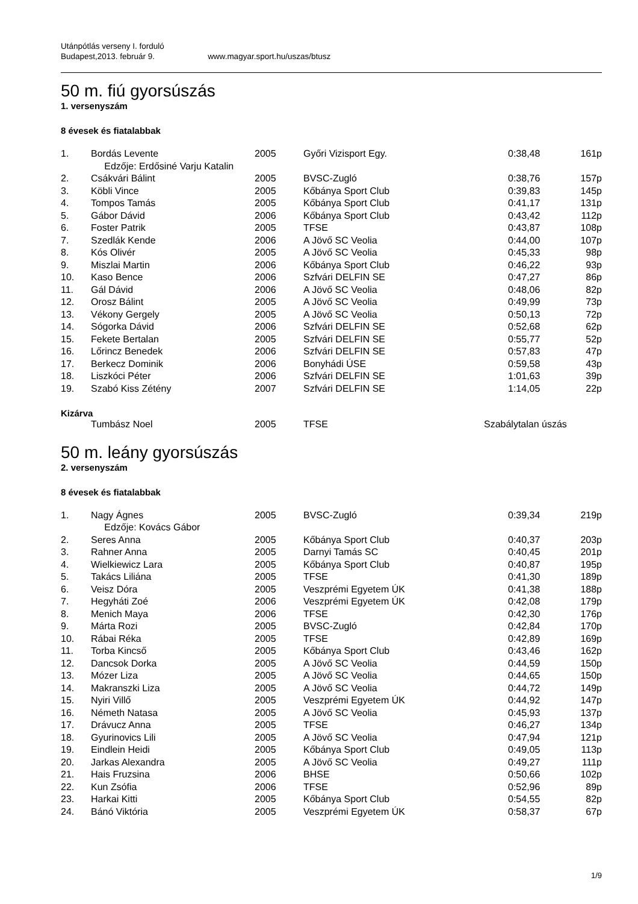Utánpótlás verseny I. forduló
Budapest,2013. február 9. www.magyar.sport.hu/uszas/btusz
50 m. fiú gyorsúszás
1. versenyszám
8 évesek és fiatalabbak
| 1. | Bordás Levente | 2005 | Győri Vizisport Egy. | 0:38,48 | 161p |
| | Edzője: Erdősiné Varju Katalin | | | | |
| 2. | Csákvári Bálint | 2005 | BVSC-Zugló | 0:38,76 | 157p |
| 3. | Köbli Vince | 2005 | Kőbánya Sport Club | 0:39,83 | 145p |
| 4. | Tompos Tamás | 2005 | Kőbánya Sport Club | 0:41,17 | 131p |
| 5. | Gábor Dávid | 2006 | Kőbánya Sport Club | 0:43,42 | 112p |
| 6. | Foster Patrik | 2005 | TFSE | 0:43,87 | 108p |
| 7. | Szedlák Kende | 2006 | A Jövő SC Veolia | 0:44,00 | 107p |
| 8. | Kós Olivér | 2005 | A Jövő SC Veolia | 0:45,33 | 98p |
| 9. | Miszlai Martin | 2006 | Kőbánya Sport Club | 0:46,22 | 93p |
| 10. | Kaso Bence | 2006 | Szfvári DELFIN SE | 0:47,27 | 86p |
| 11. | Gál Dávid | 2006 | A Jövő SC Veolia | 0:48,06 | 82p |
| 12. | Orosz Bálint | 2005 | A Jövő SC Veolia | 0:49,99 | 73p |
| 13. | Vékony Gergely | 2005 | A Jövő SC Veolia | 0:50,13 | 72p |
| 14. | Sógorka Dávid | 2006 | Szfvári DELFIN SE | 0:52,68 | 62p |
| 15. | Fekete Bertalan | 2005 | Szfvári DELFIN SE | 0:55,77 | 52p |
| 16. | Lőrincz Benedek | 2006 | Szfvári DELFIN SE | 0:57,83 | 47p |
| 17. | Berkecz Dominik | 2006 | Bonyhádi ÚSE | 0:59,58 | 43p |
| 18. | Liszkóci Péter | 2006 | Szfvári DELFIN SE | 1:01,63 | 39p |
| 19. | Szabó Kiss Zétény | 2007 | Szfvári DELFIN SE | 1:14,05 | 22p |
Kizárva
| | Tumbász Noel | 2005 | TFSE | Szabálytalan úszás |
50 m. leány gyorsúszás
2. versenyszám
8 évesek és fiatalabbak
| 1. | Nagy Ágnes | 2005 | BVSC-Zugló | 0:39,34 | 219p |
| | Edzője: Kovács Gábor | | | | |
| 2. | Seres Anna | 2005 | Kőbánya Sport Club | 0:40,37 | 203p |
| 3. | Rahner Anna | 2005 | Darnyi Tamás SC | 0:40,45 | 201p |
| 4. | Wielkiewicz Lara | 2005 | Kőbánya Sport Club | 0:40,87 | 195p |
| 5. | Takács Liliána | 2005 | TFSE | 0:41,30 | 189p |
| 6. | Veisz Dóra | 2005 | Veszprémi Egyetem ÚK | 0:41,38 | 188p |
| 7. | Hegyháti Zoé | 2006 | Veszprémi Egyetem ÚK | 0:42,08 | 179p |
| 8. | Menich Maya | 2006 | TFSE | 0:42,30 | 176p |
| 9. | Márta Rozi | 2005 | BVSC-Zugló | 0:42,84 | 170p |
| 10. | Rábai Réka | 2005 | TFSE | 0:42,89 | 169p |
| 11. | Torba Kincső | 2005 | Kőbánya Sport Club | 0:43,46 | 162p |
| 12. | Dancsok Dorka | 2005 | A Jövő SC Veolia | 0:44,59 | 150p |
| 13. | Mózer Liza | 2005 | A Jövő SC Veolia | 0:44,65 | 150p |
| 14. | Makranszki Liza | 2005 | A Jövő SC Veolia | 0:44,72 | 149p |
| 15. | Nyiri Villő | 2005 | Veszprémi Egyetem ÚK | 0:44,92 | 147p |
| 16. | Németh Natasa | 2005 | A Jövő SC Veolia | 0:45,93 | 137p |
| 17. | Drávucz Anna | 2005 | TFSE | 0:46,27 | 134p |
| 18. | Gyurinovics Lili | 2005 | A Jövő SC Veolia | 0:47,94 | 121p |
| 19. | Eindlein Heidi | 2005 | Kőbánya Sport Club | 0:49,05 | 113p |
| 20. | Jarkas Alexandra | 2005 | A Jövő SC Veolia | 0:49,27 | 111p |
| 21. | Hais Fruzsina | 2006 | BHSE | 0:50,66 | 102p |
| 22. | Kun Zsófia | 2006 | TFSE | 0:52,96 | 89p |
| 23. | Harkai Kitti | 2005 | Kőbánya Sport Club | 0:54,55 | 82p |
| 24. | Bánó Viktória | 2005 | Veszprémi Egyetem ÚK | 0:58,37 | 67p |
1/9